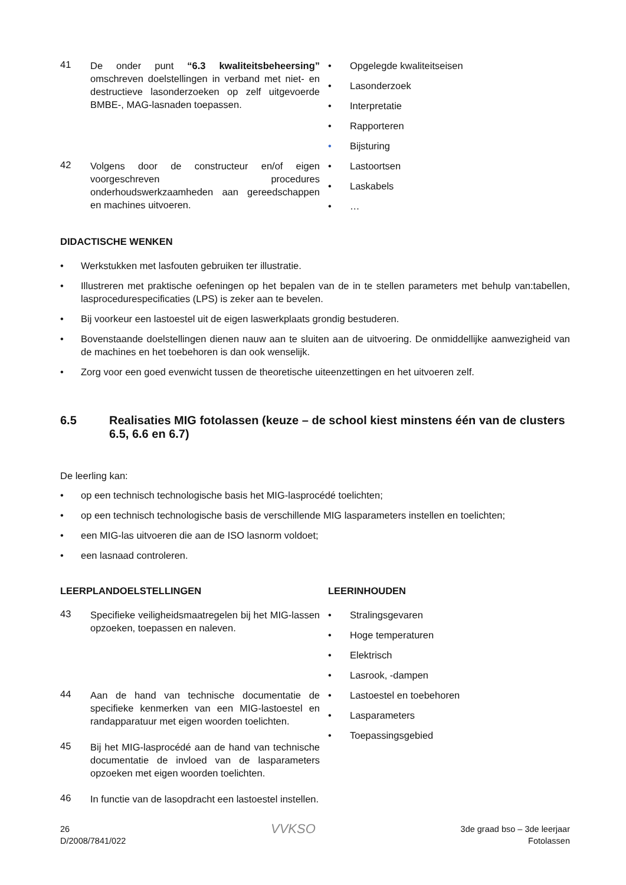41
De onder punt “6.3 kwaliteitsbeheersing” omschreven doelstellingen in verband met niet- en destructieve lasonderzoeken op zelf uitgevoerde BMBE-, MAG-lasnaden toepassen.
• Opgelegde kwaliteitseisen
• Lasonderzoek
• Interpretatie
• Rapporteren
• Bijsturing
42
Volgens door de constructeur en/of eigen voorgeschreven procedures onderhoudswerkzaamheden aan gereedschappen en machines uitvoeren.
• Lastoortsen
• Laskabels
• …
DIDACTISCHE WENKEN
• Werkstukken met lasfouten gebruiken ter illustratie.
• Illustreren met praktische oefeningen op het bepalen van de in te stellen parameters met behulp van:tabellen, lasprocedurespecificaties (LPS) is zeker aan te bevelen.
• Bij voorkeur een lastoestel uit de eigen laswerkplaats grondig bestuderen.
• Bovenstaande doelstellingen dienen nauw aan te sluiten aan de uitvoering. De onmiddellijke aanwezigheid van de machines en het toebehoren is dan ook wenselijk.
• Zorg voor een goed evenwicht tussen de theoretische uiteenzettingen en het uitvoeren zelf.
6.5 Realisaties MIG fotolassen (keuze – de school kiest minstens één van de clusters 6.5, 6.6 en 6.7)
De leerling kan:
• op een technisch technologische basis het MIG-lasprocédé toelichten;
• op een technisch technologische basis de verschillende MIG lasparameters instellen en toelichten;
• een MIG-las uitvoeren die aan de ISO lasnorm voldoet;
• een lasnaad controleren.
LEERPLANDOELSTELLINGEN LEERINHOUDEN
43
Specifieke veiligheidsmaatregelen bij het MIG-lassen opzoeken, toepassen en naleven.
• Stralingsgevaren
• Hoge temperaturen
• Elektrisch
• Lasrook, -dampen
44
Aan de hand van technische documentatie de specifieke kenmerken van een MIG-lastoestel en randapparatuur met eigen woorden toelichten.
45
Bij het MIG-lasprocédé aan de hand van technische documentatie de invloed van de lasparameters opzoeken met eigen woorden toelichten.
46
In functie van de lasopdracht een lastoestel instellen.
• Lastoestel en toebehoren
• Lasparameters
• Toepassingsgebied
26
D/2008/7841/022
VVKSO
3de graad bso – 3de leerjaar
Fotolassen